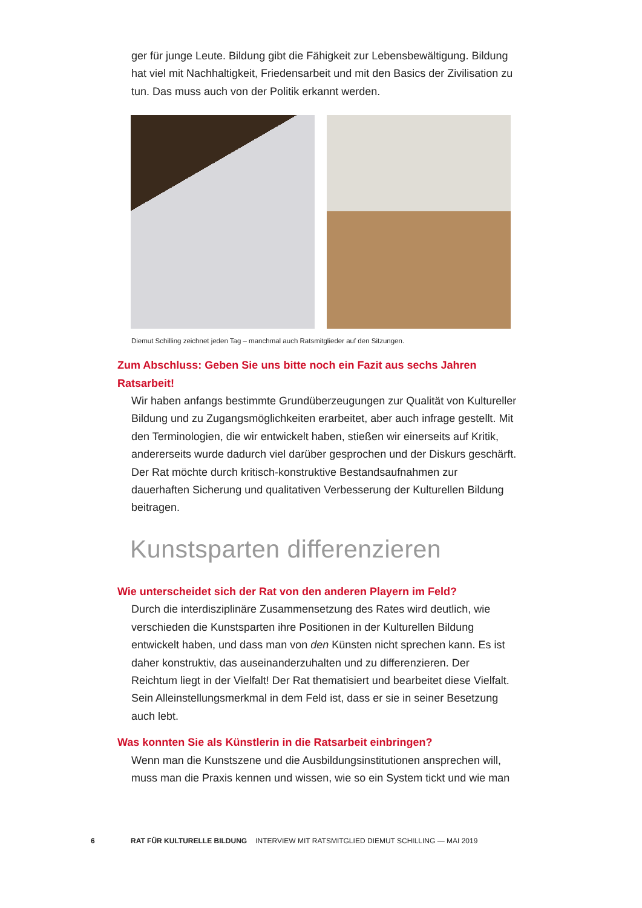ger für junge Leute. Bildung gibt die Fähigkeit zur Lebensbewältigung. Bildung hat viel mit Nachhaltigkeit, Friedensarbeit und mit den Basics der Zivilisation zu tun. Das muss auch von der Politik erkannt werden.
Diemut Schilling zeichnet jeden Tag – manchmal auch Ratsmitglieder auf den Sitzungen.
Zum Abschluss: Geben Sie uns bitte noch ein Fazit aus sechs Jahren
Ratsarbeit!
Wir haben anfangs bestimmte Grundüberzeugungen zur Qualität von Kultureller Bildung und zu Zugangsmöglichkeiten erarbeitet, aber auch infrage gestellt. Mit den Terminologien, die wir entwickelt haben, stießen wir einerseits auf Kritik, andererseits wurde dadurch viel darüber gesprochen und der Diskurs geschärft. Der Rat möchte durch kritisch-konstruktive Bestandsaufnahmen zur dauerhaften Sicherung und qualitativen Verbesserung der Kulturellen Bildung beitragen.
Kunstsparten differenzieren
Wie unterscheidet sich der Rat von den anderen Playern im Feld?
Durch die interdisziplinäre Zusammensetzung des Rates wird deutlich, wie verschieden die Kunstsparten ihre Positionen in der Kulturellen Bildung entwickelt haben, und dass man von den Künsten nicht sprechen kann. Es ist daher konstruktiv, das auseinanderzuhalten und zu differenzieren. Der Reichtum liegt in der Vielfalt! Der Rat thematisiert und bearbeitet diese Vielfalt. Sein Alleinstellungsmerkmal in dem Feld ist, dass er sie in seiner Besetzung auch lebt.
Was konnten Sie als Künstlerin in die Ratsarbeit einbringen?
Wenn man die Kunstszene und die Ausbildungsinstitutionen ansprechen will, muss man die Praxis kennen und wissen, wie so ein System tickt und wie man
6 RAT FÜR KULTURELLE BILDUNG INTERVIEW MIT RATSMITGLIED DIEMUT SCHILLING — MAI 2019